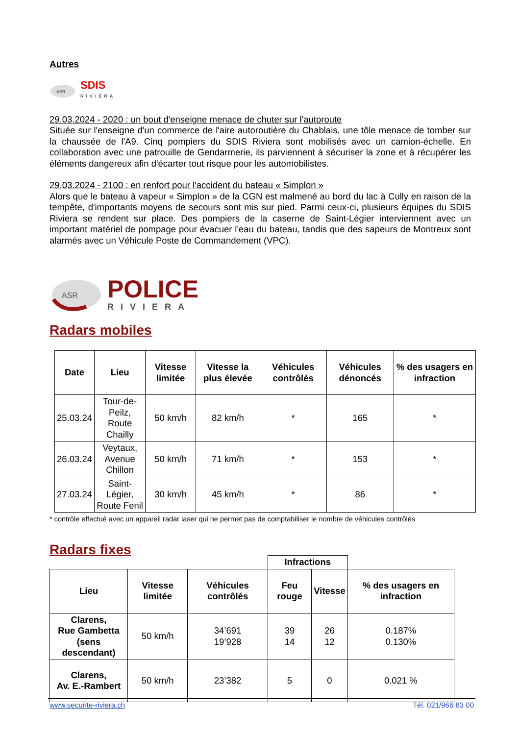Autres
ASR
SDIS
RIVIERA
29.03.2024 - 2020 : un bout d'enseigne menace de chuter sur l'autoroute
Située sur l'enseigne d'un commerce de l'aire autoroutière du Chablais, une tôle menace de tomber sur la chaussée de l'A9. Cinq pompiers du SDIS Riviera sont mobilisés avec un camion-échelle. En collaboration avec une patrouille de Gendarmerie, ils parviennent à sécuriser la zone et à récupérer les éléments dangereux afin d'écarter tout risque pour les automobilistes.
29.03.2024 - 2100 : en renfort pour l'accident du bateau « Simplon »
Alors que le bateau à vapeur « Simplon » de la CGN est malmené au bord du lac à Cully en raison de la tempête, d'importants moyens de secours sont mis sur pied. Parmi ceux-ci, plusieurs équipes du SDIS Riviera se rendent sur place. Des pompiers de la caserne de Saint-Légier interviennent avec un important matériel de pompage pour évacuer l'eau du bateau, tandis que des sapeurs de Montreux sont alarmés avec un Véhicule Poste de Commandement (VPC).
ASR
POLICE
RIVIERA
Radars mobiles
| Date | Lieu | Vitesse limitée | Vitesse la plus élevée | Véhicules contrôlés | Véhicules dénoncés | % des usagers en infraction |
| --- | --- | --- | --- | --- | --- | --- |
| 25.03.24 | Tour-de-Peilz, Route Chailly | 50 km/h | 82 km/h | * | 165 | * |
| 26.03.24 | Veytaux, Avenue Chillon | 50 km/h | 71 km/h | * | 153 | * |
| 27.03.24 | Saint-Légier, Route Fenil | 30 km/h | 45 km/h | * | 86 | * |
* contrôle effectué avec un appareil radar laser qui ne permet pas de comptabiliser le nombre de véhicules contrôlés
Radars fixes
| | | | Infractions | | |
| Lieu | Vitesse limitée | Véhicules contrôlés | Feu rouge | Vitesse | % des usagers en infraction |
| Clarens, Rue Gambetta (sens descendant) | 50 km/h | 34’691 19’928 | 39 14 | 26 12 | 0.187% 0.130% |
| Clarens, Av. E.-Rambert | 50 km/h | 23’382 | 5 | 0 | 0.021 % |
www.securite-riviera.ch Tél. 021/966 83 00